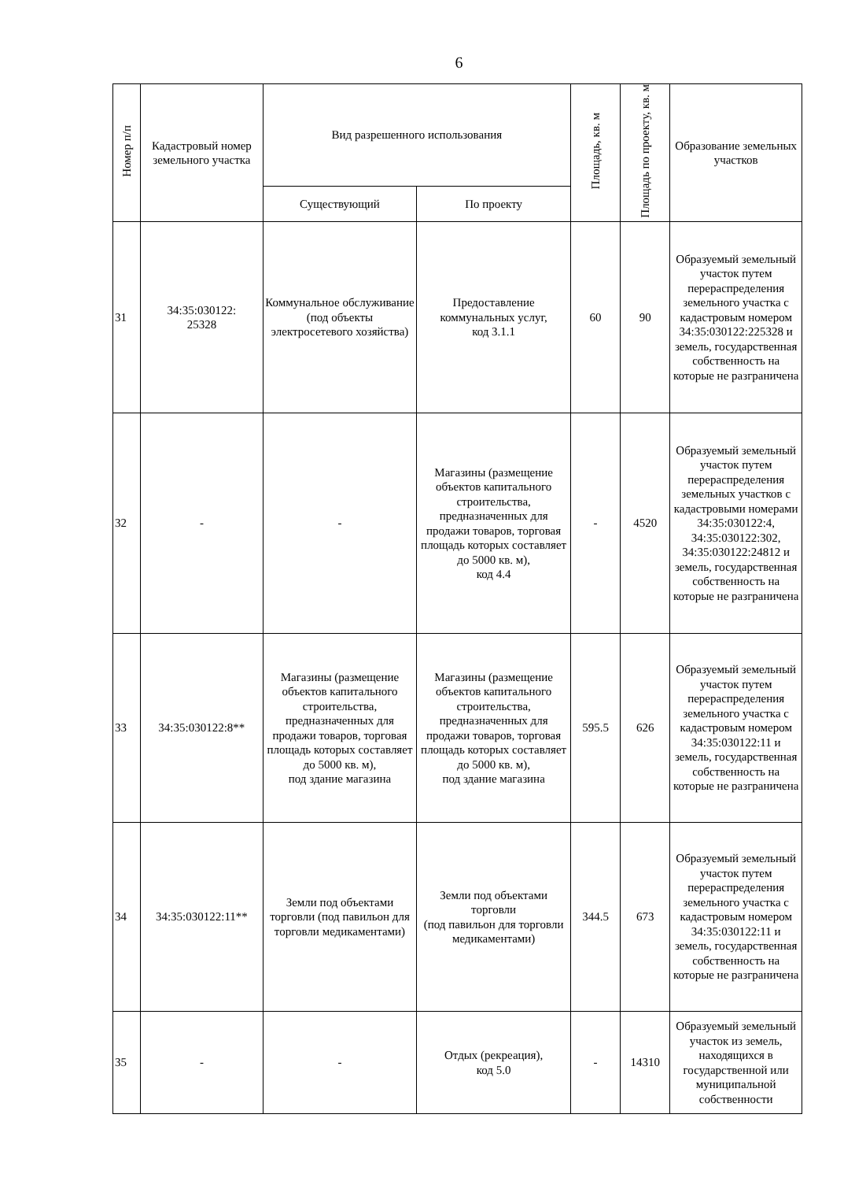6
| Номер п/п | Кадастровый номер земельного участка | Вид разрешенного использования | | Площадь, кв. м | Площадь по проекту, кв. м | Образование земельных участков |
| --- | --- | --- | --- | --- | --- | --- |
| | | Существующий | По проекту | | | |
| 31 | 34:35:030122: 25328 | Коммунальное обслуживание (под объекты электросетевого хозяйства) | Предоставление коммунальных услуг, код 3.1.1 | 60 | 90 | Образуемый земельный участок путем перераспределения земельного участка с кадастровым номером 34:35:030122:225328 и земель, государственная собственность на которые не разграничена |
| 32 | - | - | Магазины (размещение объектов капитального строительства, предназначенных для продажи товаров, торговая площадь которых составляет до 5000 кв. м), код 4.4 | - | 4520 | Образуемый земельный участок путем перераспределения земельных участков с кадастровыми номерами 34:35:030122:4, 34:35:030122:302, 34:35:030122:24812 и земель, государственная собственность на которые не разграничена |
| 33 | 34:35:030122:8** | Магазины (размещение объектов капитального строительства, предназначенных для продажи товаров, торговая площадь которых составляет до 5000 кв. м), под здание магазина | Магазины (размещение объектов капитального строительства, предназначенных для продажи товаров, торговая площадь которых составляет до 5000 кв. м), под здание магазина | 595.5 | 626 | Образуемый земельный участок путем перераспределения земельного участка с кадастровым номером 34:35:030122:11 и земель, государственная собственность на которые не разграничена |
| 34 | 34:35:030122:11** | Земли под объектами торговли (под павильон для торговли медикаментами) | Земли под объектами торговли (под павильон для торговли медикаментами) | 344.5 | 673 | Образуемый земельный участок путем перераспределения земельного участка с кадастровым номером 34:35:030122:11 и земель, государственная собственность на которые не разграничена |
| 35 | - | - | Отдых (рекреация), код 5.0 | - | 14310 | Образуемый земельный участок из земель, находящихся в государственной или муниципальной собственности |